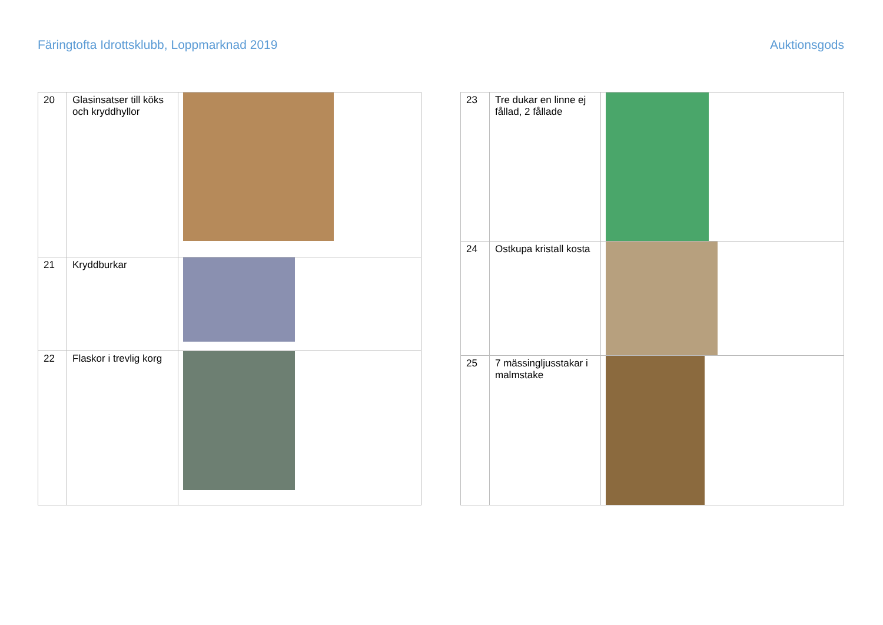Färingtofta Idrottsklubb, Loppmarknad 2019 Auktionsgods
| 20 | Glasinsatser till köks och kryddhyllor | |
| 21 | Kryddburkar | |
| 22 | Flaskor i trevlig korg | |
| 23 | Tre dukar en linne ej fållad, 2 fållade | |
| 24 | Ostkupa kristall kosta | |
| 25 | 7 mässingljusstakar i malmstake | |